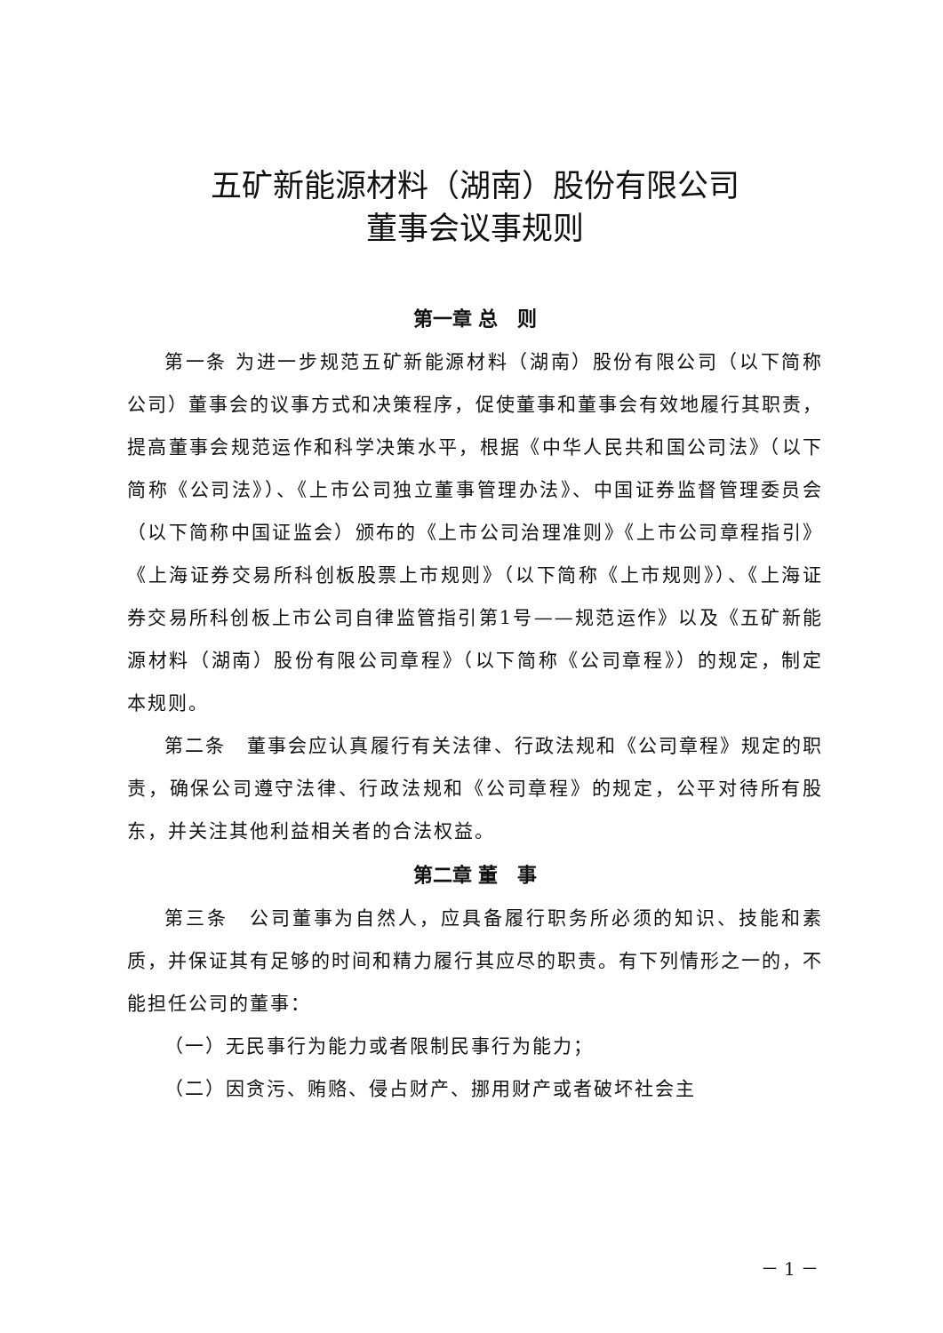五矿新能源材料（湖南）股份有限公司
董事会议事规则
第一章 总　则
第一条 为进一步规范五矿新能源材料（湖南）股份有限公司（以下简称公司）董事会的议事方式和决策程序，促使董事和董事会有效地履行其职责，提高董事会规范运作和科学决策水平，根据《中华人民共和国公司法》（以下简称《公司法》）、《上市公司独立董事管理办法》、中国证券监督管理委员会（以下简称中国证监会）颁布的《上市公司治理准则》《上市公司章程指引》《上海证券交易所科创板股票上市规则》（以下简称《上市规则》）、《上海证券交易所科创板上市公司自律监管指引第1号——规范运作》以及《五矿新能源材料（湖南）股份有限公司章程》（以下简称《公司章程》）的规定，制定本规则。
第二条　董事会应认真履行有关法律、行政法规和《公司章程》规定的职责，确保公司遵守法律、行政法规和《公司章程》的规定，公平对待所有股东，并关注其他利益相关者的合法权益。
第二章 董　事
第三条　公司董事为自然人，应具备履行职务所必须的知识、技能和素质，并保证其有足够的时间和精力履行其应尽的职责。有下列情形之一的，不能担任公司的董事：
（一）无民事行为能力或者限制民事行为能力；
（二）因贪污、贿赂、侵占财产、挪用财产或者破坏社会主
－ 1 －